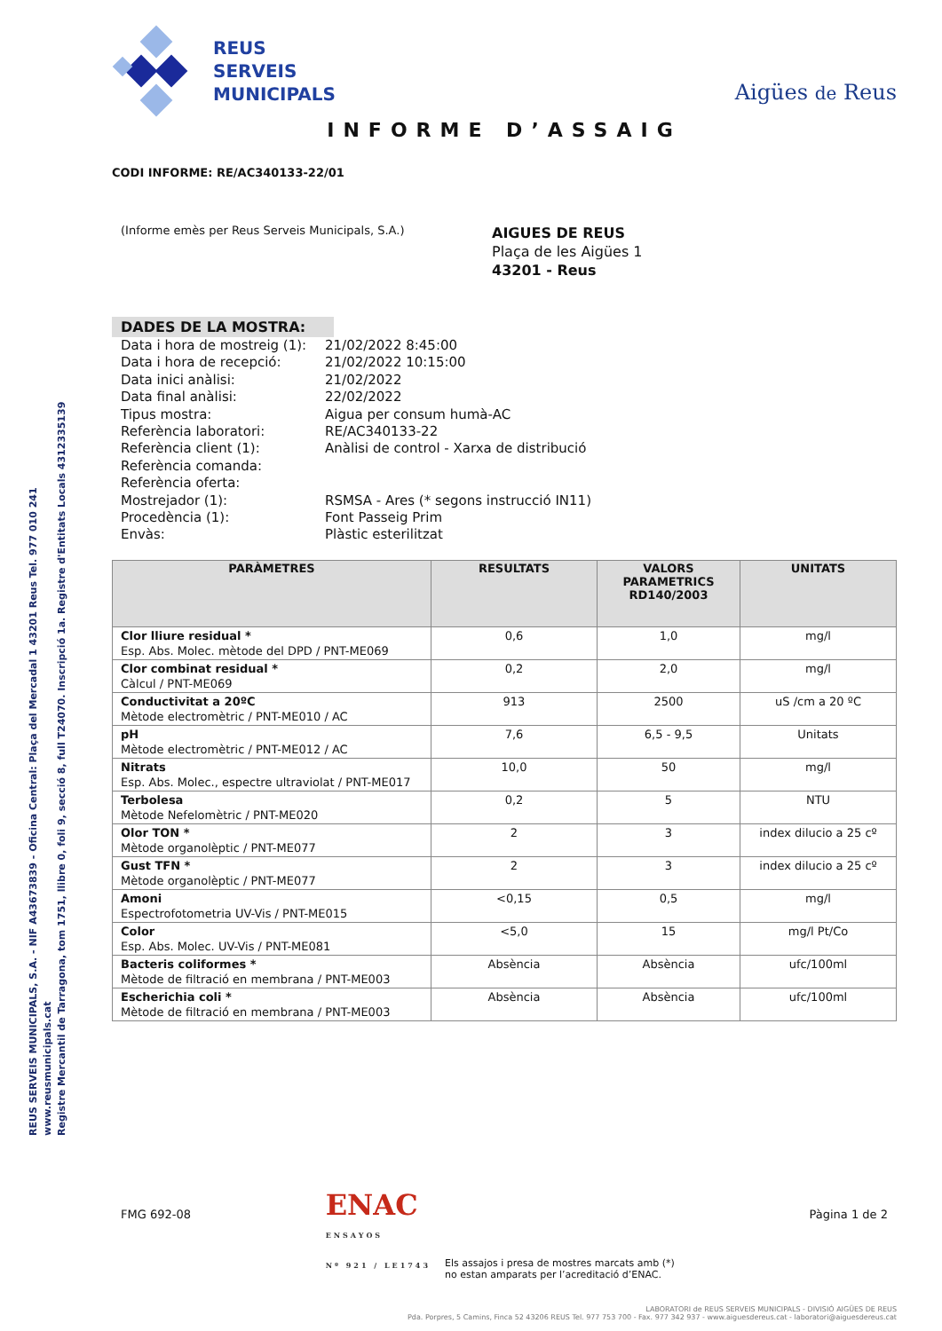REUS SERVEIS MUNICIPALS, S.A. - NIF A43673839 - Oficina Central: Plaça del Mercadal 1 43201 Reus Tel. 977 010 241 www.reusmunicipals.cat
Registre Mercantil de Tarragona, tom 1751, llibre 0, foli 9, secció 8, full T24070. Inscripció 1a. Registre d'Entitats Locals 4312335139
REUS
SERVEIS
MUNICIPALS
Aigües de Reus
INFORME D’ASSAIG
CODI INFORME: RE/AC340133-22/01
(Informe emès per Reus Serveis Municipals, S.A.)
AIGUES DE REUS
Plaça de les Aigües 1
43201 - Reus
DADES DE LA MOSTRA:
| Data i hora de mostreig (1): | 21/02/2022 8:45:00 |
| Data i hora de recepció: | 21/02/2022 10:15:00 |
| Data inici anàlisi: | 21/02/2022 |
| Data final anàlisi: | 22/02/2022 |
| Tipus mostra: | Aigua per consum humà-AC |
| Referència laboratori: | RE/AC340133-22 |
| Referència client (1): | Anàlisi de control - Xarxa de distribució |
| Referència comanda: | |
| Referència oferta: | |
| Mostrejador (1): | RSMSA - Ares (* segons instrucció IN11) |
| Procedència (1): | Font Passeig Prim |
| Envàs: | Plàstic esterilitzat |
| PARÀMETRES | RESULTATS | VALORS PARAMETRICS RD140/2003 | UNITATS |
| --- | --- | --- | --- |
| Clor lliure residual * Esp. Abs. Molec. mètode del DPD / PNT-ME069 | 0,6 | 1,0 | mg/l |
| Clor combinat residual * Càlcul / PNT-ME069 | 0,2 | 2,0 | mg/l |
| Conductivitat a 20ºC Mètode electromètric / PNT-ME010 / AC | 913 | 2500 | uS /cm a 20 ºC |
| pH Mètode electromètric / PNT-ME012 / AC | 7,6 | 6,5 - 9,5 | Unitats |
| Nitrats Esp. Abs. Molec., espectre ultraviolat / PNT-ME017 | 10,0 | 50 | mg/l |
| Terbolesa Mètode Nefelomètric / PNT-ME020 | 0,2 | 5 | NTU |
| Olor TON * Mètode organolèptic / PNT-ME077 | 2 | 3 | index dilucio a 25 cº |
| Gust TFN * Mètode organolèptic / PNT-ME077 | 2 | 3 | index dilucio a 25 cº |
| Amoni Espectrofotometria UV-Vis / PNT-ME015 | <0,15 | 0,5 | mg/l |
| Color Esp. Abs. Molec. UV-Vis / PNT-ME081 | <5,0 | 15 | mg/l Pt/Co |
| Bacteris coliformes * Mètode de filtració en membrana / PNT-ME003 | Absència | Absència | ufc/100ml |
| Escherichia coli * Mètode de filtració en membrana / PNT-ME003 | Absència | Absència | ufc/100ml |
FMG 692-08
ENAC
ENSAYOS
Nº 921 / LE1743
Els assajos i presa de mostres marcats amb (*)
no estan amparats per l’acreditació d’ENAC.
Pàgina 1 de 2
LABORATORI de REUS SERVEIS MUNICIPALS - DIVISIÓ AIGÜES DE REUS
Pda. Porpres, 5 Camins, Finca 52 43206 REUS Tel. 977 753 700 - Fax. 977 342 937 - www.aiguesdereus.cat - laboratori@aiguesdereus.cat